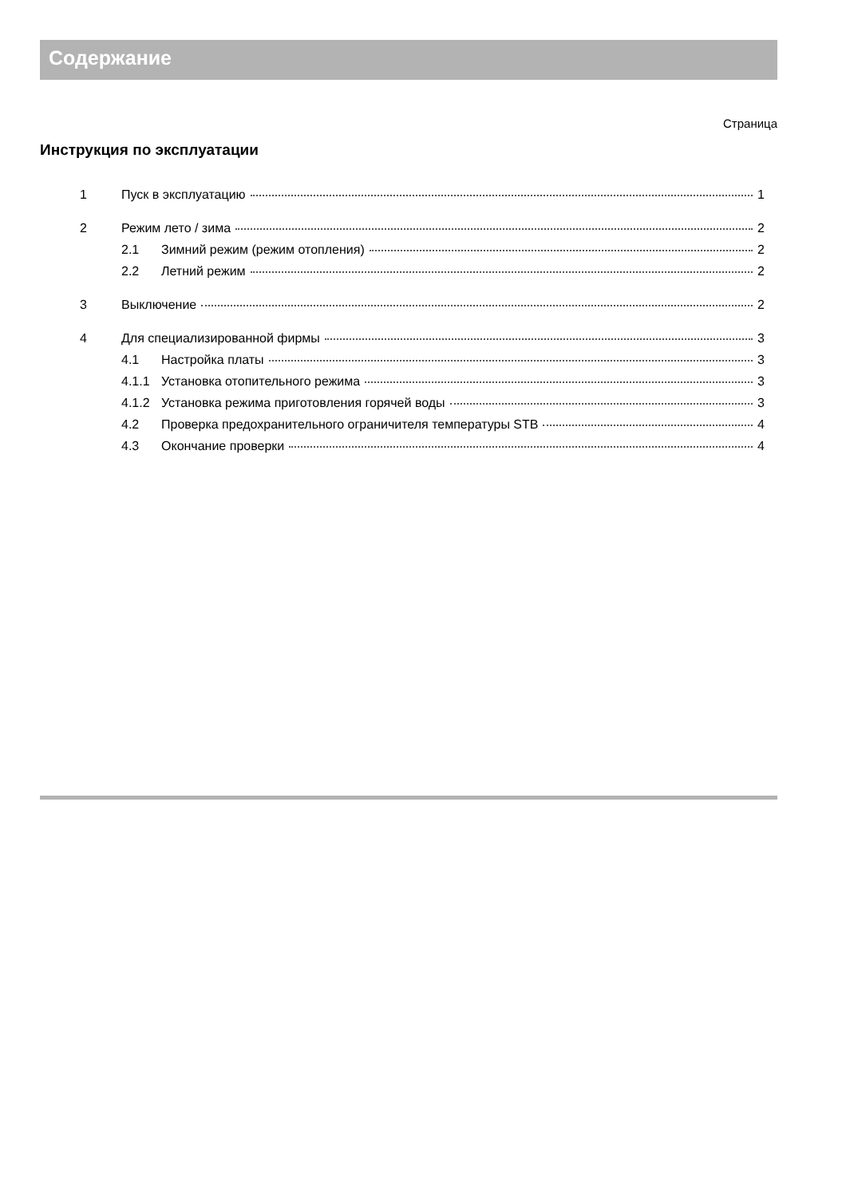Содержание
Страница
Инструкция по эксплуатации
1 Пуск в эксплуатацию 1
2 Режим лето / зима 2
2.1 Зимний режим (режим отопления) 2
2.2 Летний режим 2
3 Выключение 2
4 Для специализированной фирмы 3
4.1 Настройка платы 3
4.1.1 Установка отопительного режима 3
4.1.2 Установка режима приготовления горячей воды 3
4.2 Проверка предохранительного ограничителя температуры STB 4
4.3 Окончание проверки 4